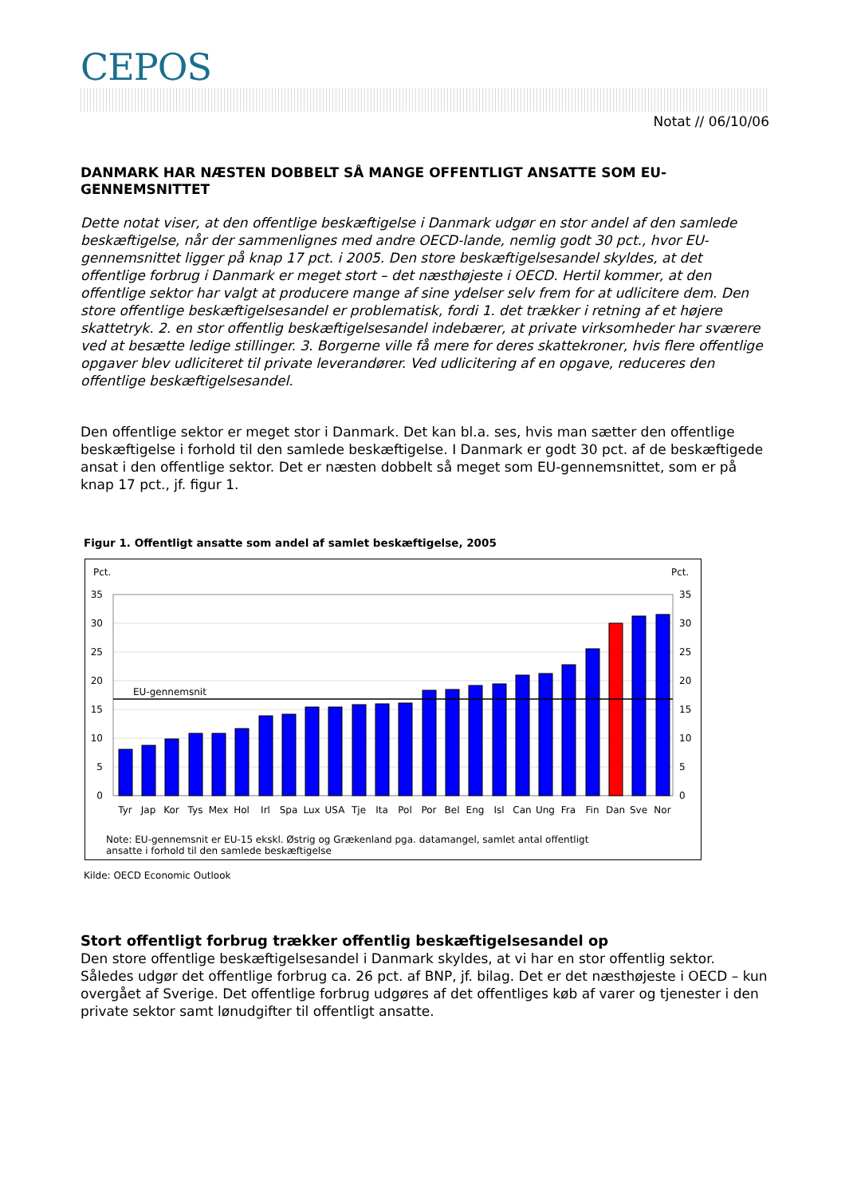CEPOS
Notat // 06/10/06
DANMARK HAR NÆSTEN DOBBELT SÅ MANGE OFFENTLIGT ANSATTE SOM EU-GENNEMSNITTET
Dette notat viser, at den offentlige beskæftigelse i Danmark udgør en stor andel af den samlede beskæftigelse, når der sammenlignes med andre OECD-lande, nemlig godt 30 pct., hvor EU-gennemsnittet ligger på knap 17 pct. i 2005. Den store beskæftigelsesandel skyldes, at det offentlige forbrug i Danmark er meget stort – det næsthøjeste i OECD. Hertil kommer, at den offentlige sektor har valgt at producere mange af sine ydelser selv frem for at udlicitere dem. Den store offentlige beskæftigelsesandel er problematisk, fordi 1. det trækker i retning af et højere skattetryk. 2. en stor offentlig beskæftigelsesandel indebærer, at private virksomheder har sværere ved at besætte ledige stillinger. 3. Borgerne ville få mere for deres skattekroner, hvis flere offentlige opgaver blev udliciteret til private leverandører. Ved udlicitering af en opgave, reduceres den offentlige beskæftigelsesandel.
Den offentlige sektor er meget stor i Danmark. Det kan bl.a. ses, hvis man sætter den offentlige beskæftigelse i forhold til den samlede beskæftigelse. I Danmark er godt 30 pct. af de beskæftigede ansat i den offentlige sektor. Det er næsten dobbelt så meget som EU-gennemsnittet, som er på knap 17 pct., jf. figur 1.
Figur 1. Offentligt ansatte som andel af samlet beskæftigelse, 2005
Pct.
Pct.
35
30
25
20
15
10
5
0
35
30
25
20
15
10
5
0
EU-gennemsnit
Tyr
Jap
Kor
Tys
Mex
Hol
Irl
Spa
Lux
USA
Tje
Ita
Pol
Por
Bel
Eng
Isl
Can
Ung
Fra
Fin
Dan
Sve
Nor
Note: EU-gennemsnit er EU-15 ekskl. Østrig og Grækenland pga. datamangel, samlet antal offentligt
ansatte i forhold til den samlede beskæftigelse
Kilde: OECD Economic Outlook
Stort offentligt forbrug trækker offentlig beskæftigelsesandel op
Den store offentlige beskæftigelsesandel i Danmark skyldes, at vi har en stor offentlig sektor. Således udgør det offentlige forbrug ca. 26 pct. af BNP, jf. bilag. Det er det næsthøjeste i OECD – kun overgået af Sverige. Det offentlige forbrug udgøres af det offentliges køb af varer og tjenester i den private sektor samt lønudgifter til offentligt ansatte.